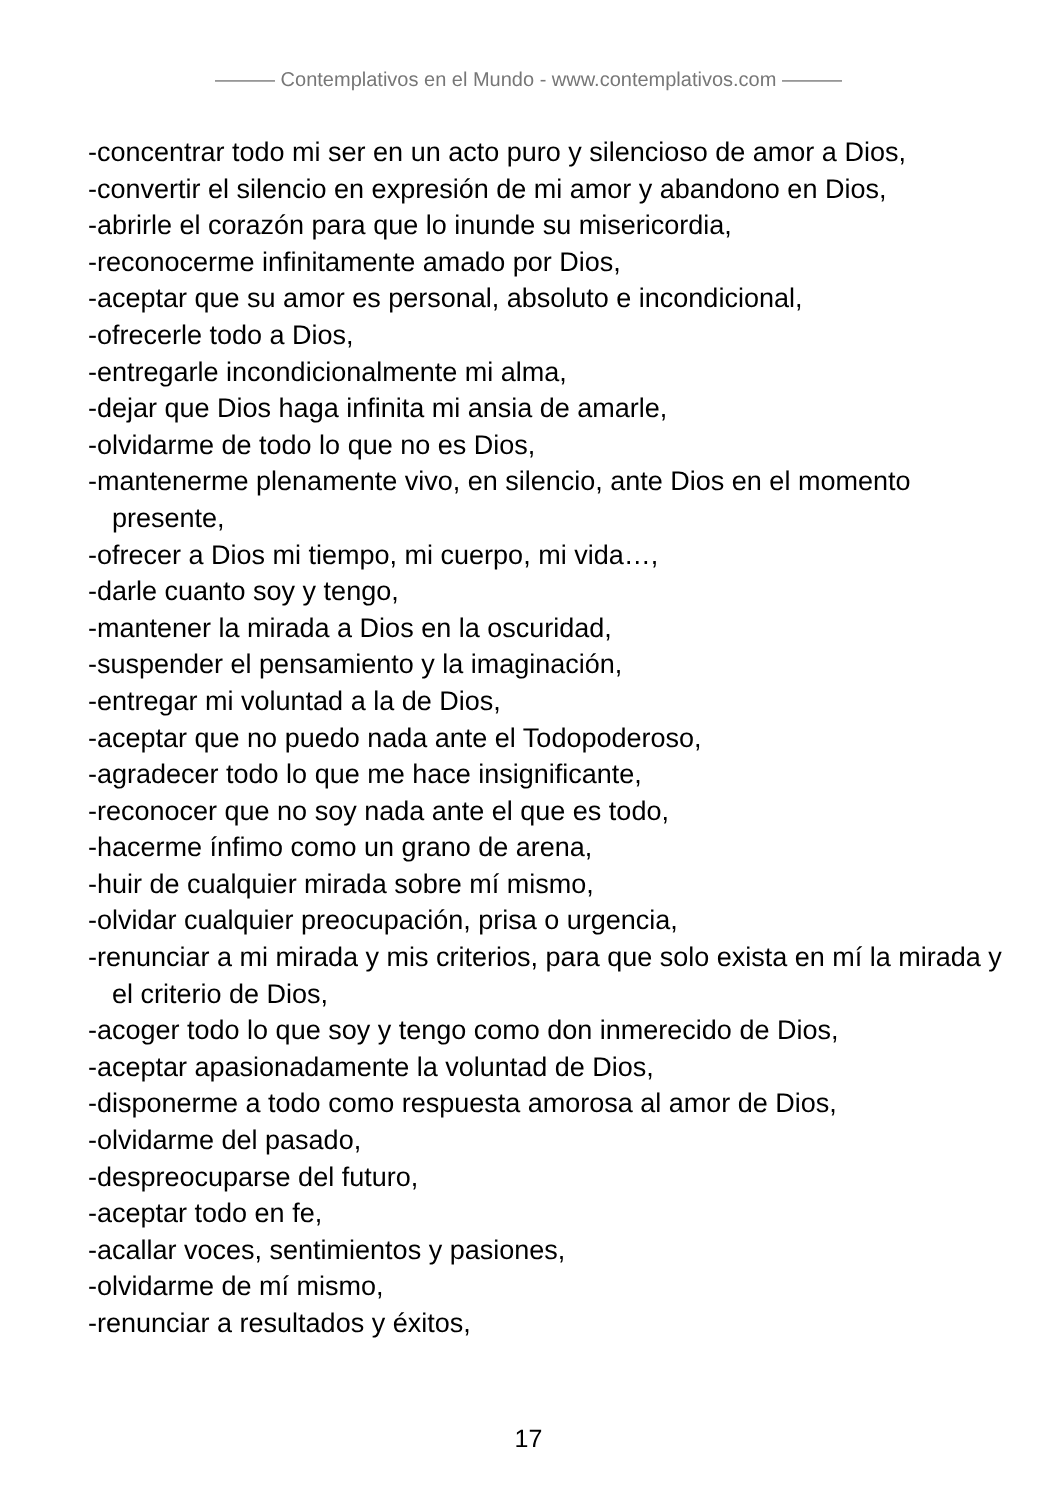——— Contemplativos en el Mundo - www.contemplativos.com ———
-concentrar todo mi ser en un acto puro y silencioso de amor a Dios,
-convertir el silencio en expresión de mi amor y abandono en Dios,
-abrirle el corazón para que lo inunde su misericordia,
-reconocerme infinitamente amado por Dios,
-aceptar que su amor es personal, absoluto e incondicional,
-ofrecerle todo a Dios,
-entregarle incondicionalmente mi alma,
-dejar que Dios haga infinita mi ansia de amarle,
-olvidarme de todo lo que no es Dios,
-mantenerme plenamente vivo, en silencio, ante Dios en el momento presente,
-ofrecer a Dios mi tiempo, mi cuerpo, mi vida…,
-darle cuanto soy y tengo,
-mantener la mirada a Dios en la oscuridad,
-suspender el pensamiento y la imaginación,
-entregar mi voluntad a la de Dios,
-aceptar que no puedo nada ante el Todopoderoso,
-agradecer todo lo que me hace insignificante,
-reconocer que no soy nada ante el que es todo,
-hacerme ínfimo como un grano de arena,
-huir de cualquier mirada sobre mí mismo,
-olvidar cualquier preocupación, prisa o urgencia,
-renunciar a mi mirada y mis criterios, para que solo exista en mí la mirada y el criterio de Dios,
-acoger todo lo que soy y tengo como don inmerecido de Dios,
-aceptar apasionadamente la voluntad de Dios,
-disponerme a todo como respuesta amorosa al amor de Dios,
-olvidarme del pasado,
-despreocuparse del futuro,
-aceptar todo en fe,
-acallar voces, sentimientos y pasiones,
-olvidarme de mí mismo,
-renunciar a resultados y éxitos,
17